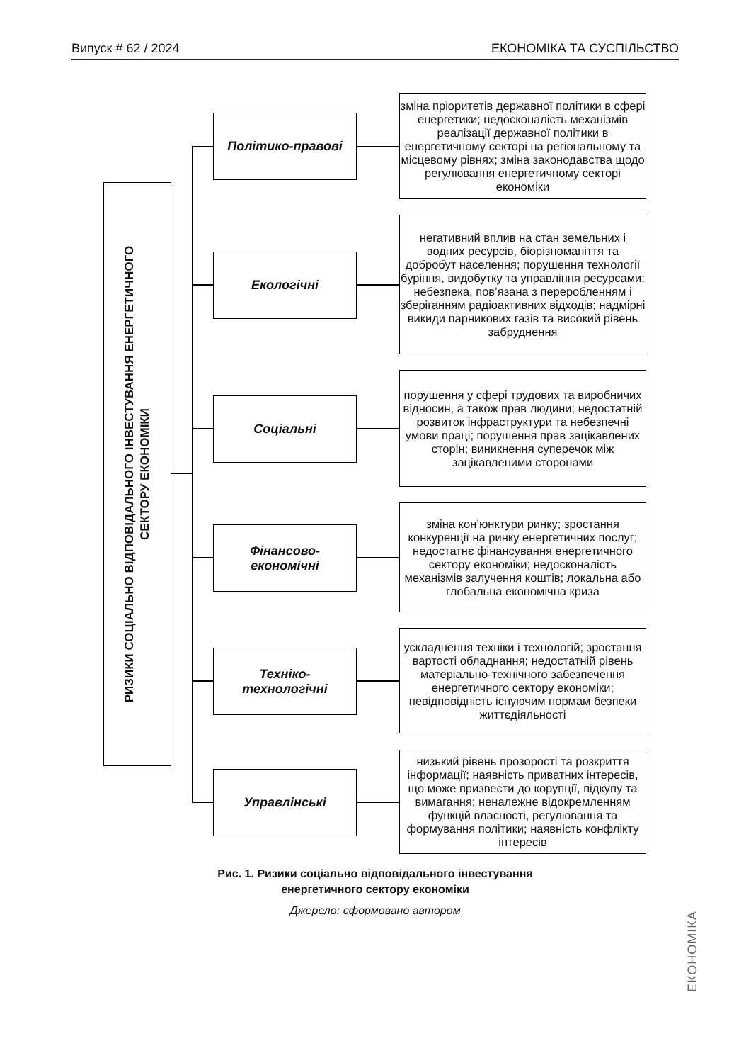Випуск # 62 / 2024 ЕКОНОМІКА ТА СУСПІЛЬСТВО
РИЗИКИ СОЦІАЛЬНО ВІДПОВІДАЛЬНОГО ІНВЕСТУВАННЯ ЕНЕРГЕТИЧНОГО
СЕКТОРУ ЕКОНОМІКИ
Політико-правові
зміна пріоритетів державної політики в сфері енергетики; недосконалість механізмів реалізації державної політики в енергетичному секторі на регіональному та місцевому рівнях; зміна законодавства щодо регулювання енергетичному секторі економіки
Екологічні
негативний вплив на стан земельних і водних ресурсів, біорізноманіття та добробут населення; порушення технології буріння, видобутку та управління ресурсами; небезпека, пов’язана з переробленням і зберіганням радіоактивних відходів; надмірні викиди парникових газів та високий рівень забруднення
Соціальні
порушення у сфері трудових та виробничих відносин, а також прав людини; недостатній розвиток інфраструктури та небезпечні умови праці; порушення прав зацікавлених сторін; виникнення суперечок між зацікавленими сторонами
Фінансово-
економічні
зміна кон’юнктури ринку; зростання конкуренції на ринку енергетичних послуг; недостатнє фінансування енергетичного сектору економіки; недосконалість механізмів залучення коштів; локальна або глобальна економічна криза
Техніко-
технологічні
ускладнення техніки і технологій; зростання вартості обладнання; недостатній рівень матеріально-технічного забезпечення енергетичного сектору економіки; невідповідність існуючим нормам безпеки життєдіяльності
Управлінські
низький рівень прозорості та розкриття інформації; наявність приватних інтересів, що може призвести до корупції, підкупу та вимагання; неналежне відокремленням функцій власності, регулювання та формування політики; наявність конфлікту інтересів
Рис. 1. Ризики соціально відповідального інвестування
енергетичного сектору економіки
Джерело: сформовано автором
ЕКОНОМІКА